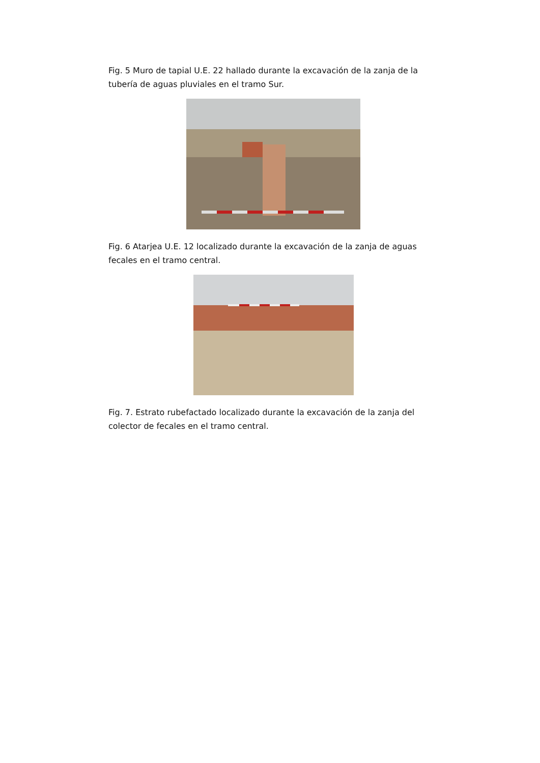Fig. 5 Muro de tapial U.E. 22 hallado durante la excavación de la zanja de la tubería de aguas pluviales en el tramo Sur.
Fig. 6 Atarjea U.E. 12 localizado durante la excavación de la zanja de aguas fecales en el tramo central.
Fig. 7. Estrato rubefactado localizado durante la excavación de la zanja del colector de fecales en el tramo central.